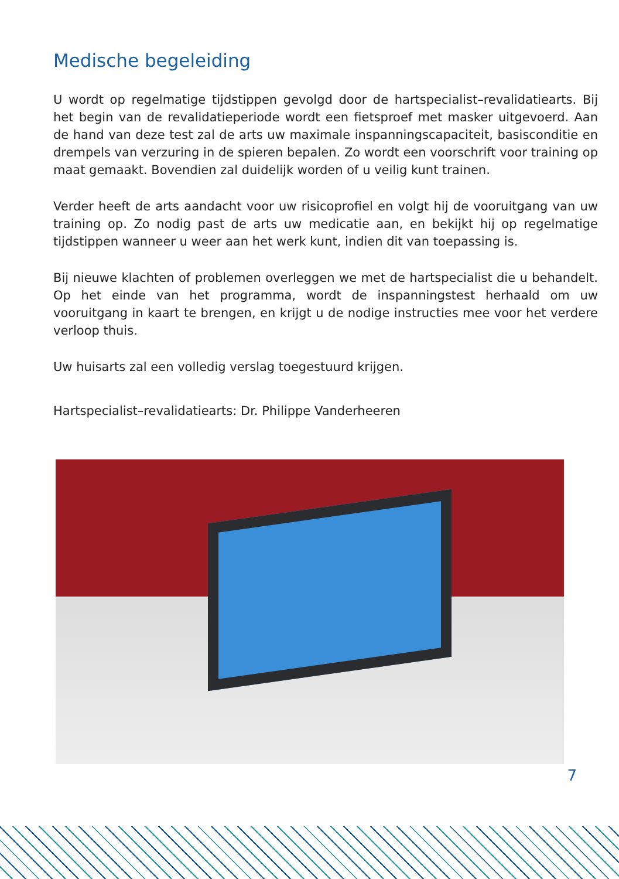Medische begeleiding
U wordt op regelmatige tijdstippen gevolgd door de hartspecialist–revalidatiearts. Bij het begin van de revalidatieperiode wordt een fietsproef met masker uitgevoerd. Aan de hand van deze test zal de arts uw maximale inspanningscapaciteit, basisconditie en drempels van verzuring in de spieren bepalen. Zo wordt een voorschrift voor training op maat gemaakt. Bovendien zal duidelijk worden of u veilig kunt trainen.
Verder heeft de arts aandacht voor uw risicoprofiel en volgt hij de vooruitgang van uw training op. Zo nodig past de arts uw medicatie aan, en bekijkt hij op regelmatige tijdstippen wanneer u weer aan het werk kunt, indien dit van toepassing is.
Bij nieuwe klachten of problemen overleggen we met de hartspecialist die u behandelt. Op het einde van het programma, wordt de inspanningstest herhaald om uw vooruitgang in kaart te brengen, en krijgt u de nodige instructies mee voor het verdere verloop thuis.
Uw huisarts zal een volledig verslag toegestuurd krijgen.
Hartspecialist–revalidatiearts: Dr. Philippe Vanderheeren
7